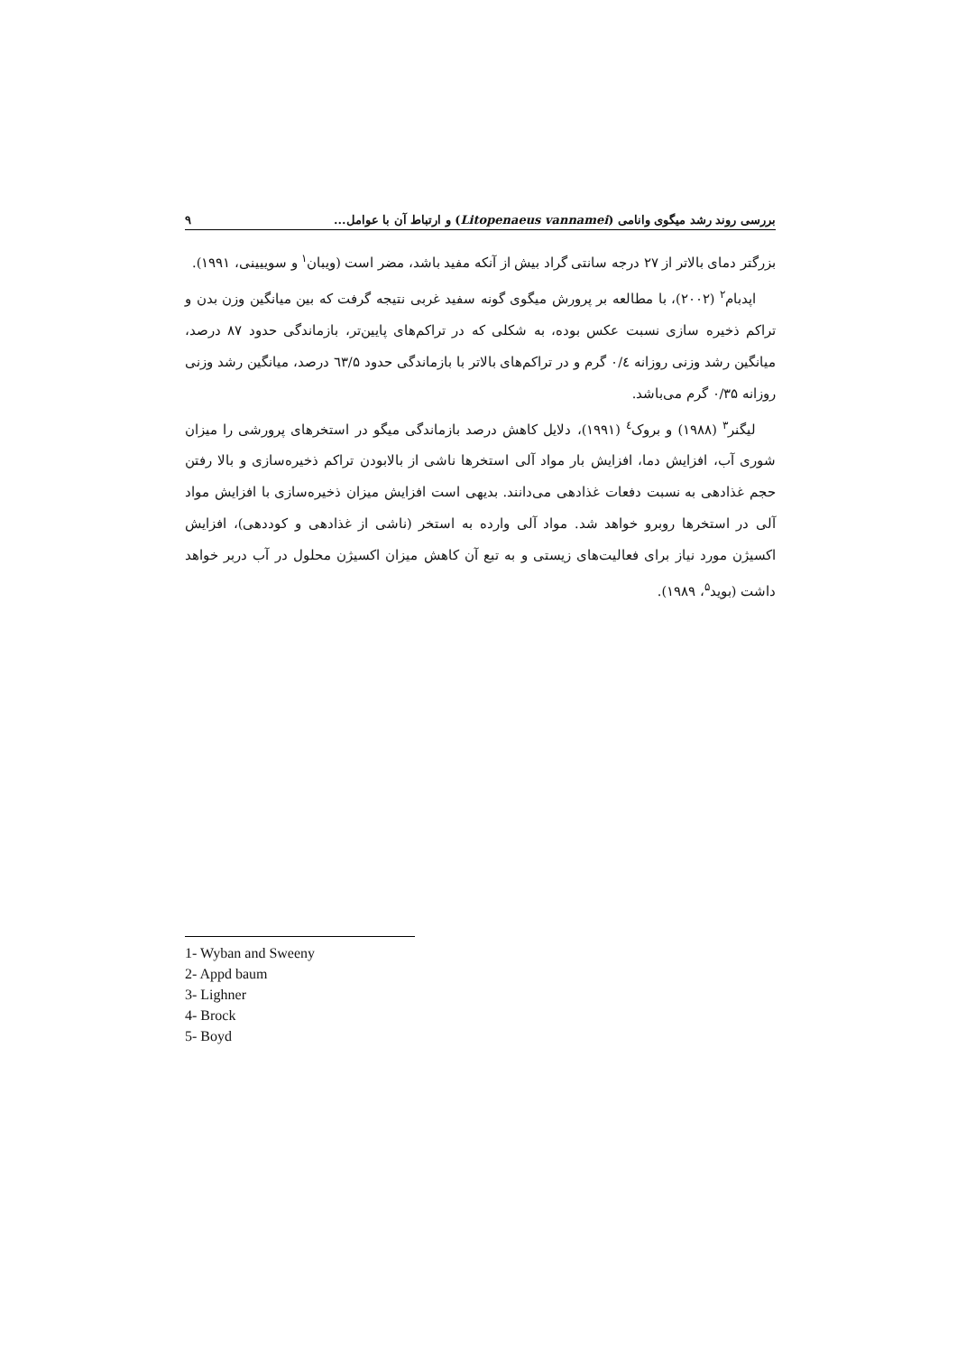بررسی روند رشد میگوی وانامی (Litopenaeus vannamei) و ارتباط آن با عوامل... ۹
بزرگتر دمای بالاتر از ۲۷ درجه سانتی گراد بیش از آنکه مفید باشد، مضر است (ویبان<sup>۱</sup> و سوییینی، ۱۹۹۱).
اپدبام<sup>۲</sup> (۲۰۰۲)، با مطالعه بر پرورش میگوی گونه سفید غربی نتیجه گرفت که بین میانگین وزن بدن و تراکم ذخیره سازی نسبت عکس بوده، به شکلی که در تراکم‌های پایین‌تر، بازماندگی حدود ۸۷ درصد، میانگین رشد وزنی روزانه ۰/٤ گرم و در تراکم‌های بالاتر با بازماندگی حدود ٦۳/۵ درصد، میانگین رشد وزنی روزانه ۰/۳۵ گرم می‌باشد.
لیگنر<sup>۳</sup> (۱۹۸۸) و بروک<sup>٤</sup> (۱۹۹۱)، دلایل کاهش درصد بازماندگی میگو در استخرهای پرورشی را میزان شوری آب، افزایش دما، افزایش بار مواد آلی استخرها ناشی از بالابودن تراکم ذخیره‌سازی و بالا رفتن حجم غذادهی به نسبت دفعات غذادهی می‌دانند. بدیهی است افزایش میزان ذخیره‌سازی با افزایش مواد آلی در استخرها روبرو خواهد شد. مواد آلی وارده به استخر (ناشی از غذادهی و کوددهی)، افزایش اکسیژن مورد نیاز برای فعالیت‌های زیستی و به تبع آن کاهش میزان اکسیژن محلول در آب دربر خواهد داشت (بوید<sup>۵</sup>، ۱۹۸۹).
1- Wyban and Sweeny
2- Appd baum
3- Lighner
4- Brock
5- Boyd